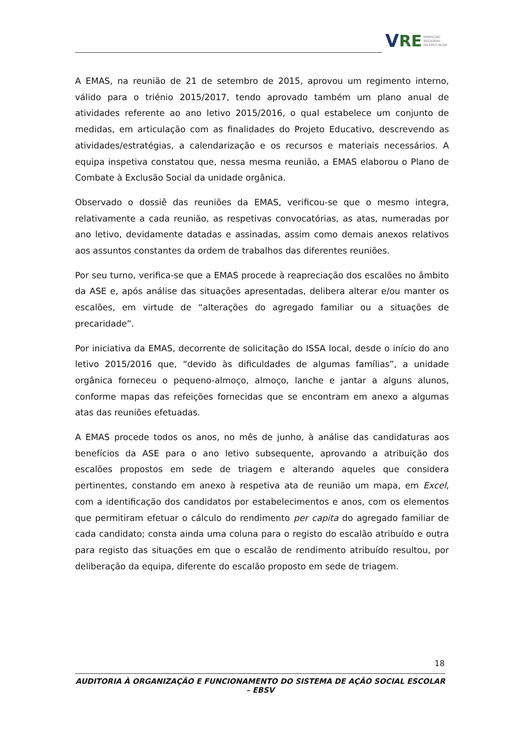V RE INSPEÇÃO
REGIONAL
DA EDUCAÇÃO
A EMAS, na reunião de 21 de setembro de 2015, aprovou um regimento interno, válido para o triénio 2015/2017, tendo aprovado também um plano anual de atividades referente ao ano letivo 2015/2016, o qual estabelece um conjunto de medidas, em articulação com as finalidades do Projeto Educativo, descrevendo as atividades/estratégias, a calendarização e os recursos e materiais necessários. A equipa inspetiva constatou que, nessa mesma reunião, a EMAS elaborou o Plano de Combate à Exclusão Social da unidade orgânica.
Observado o dossiê das reuniões da EMAS, verificou-se que o mesmo integra, relativamente a cada reunião, as respetivas convocatórias, as atas, numeradas por ano letivo, devidamente datadas e assinadas, assim como demais anexos relativos aos assuntos constantes da ordem de trabalhos das diferentes reuniões.
Por seu turno, verifica-se que a EMAS procede à reapreciação dos escalões no âmbito da ASE e, após análise das situações apresentadas, delibera alterar e/ou manter os escalões, em virtude de “alterações do agregado familiar ou a situações de precaridade”.
Por iniciativa da EMAS, decorrente de solicitação do ISSA local, desde o início do ano letivo 2015/2016 que, “devido às dificuldades de algumas famílias”, a unidade orgânica forneceu o pequeno-almoço, almoço, lanche e jantar a alguns alunos, conforme mapas das refeições fornecidas que se encontram em anexo a algumas atas das reuniões efetuadas.
A EMAS procede todos os anos, no mês de junho, à análise das candidaturas aos benefícios da ASE para o ano letivo subsequente, aprovando a atribuição dos escalões propostos em sede de triagem e alterando aqueles que considera pertinentes, constando em anexo à respetiva ata de reunião um mapa, em Excel, com a identificação dos candidatos por estabelecimentos e anos, com os elementos que permitiram efetuar o cálculo do rendimento per capita do agregado familiar de cada candidato; consta ainda uma coluna para o registo do escalão atribuído e outra para registo das situações em que o escalão de rendimento atribuído resultou, por deliberação da equipa, diferente do escalão proposto em sede de triagem.
18
AUDITORIA À ORGANIZAÇÃO E FUNCIONAMENTO DO SISTEMA DE AÇÃO SOCIAL ESCOLAR – EBSV